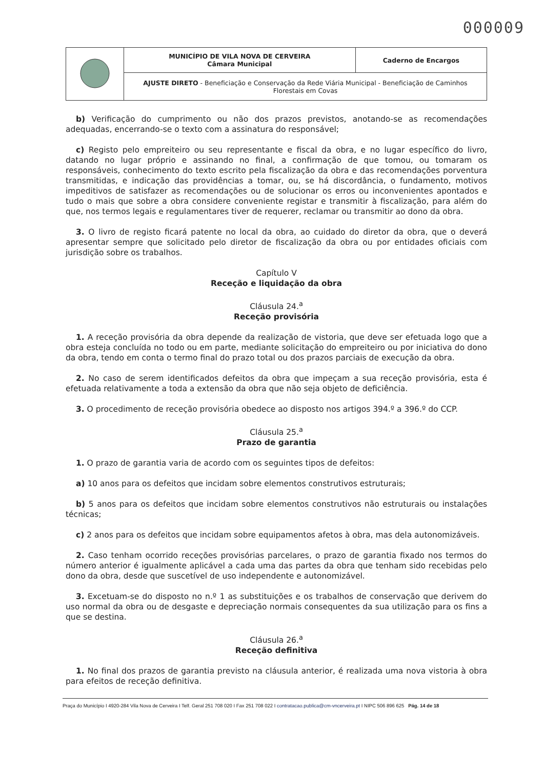000009
| | MUNICÍPIO DE VILA NOVA DE CERVEIRA Câmara Municipal | Caderno de Encargos |
| | AJUSTE DIRETO - Beneficiação e Conservação da Rede Viária Municipal - Beneficiação de Caminhos Florestais em Covas | |
b) Verificação do cumprimento ou não dos prazos previstos, anotando-se as recomendações adequadas, encerrando-se o texto com a assinatura do responsável;
c) Registo pelo empreiteiro ou seu representante e fiscal da obra, e no lugar específico do livro, datando no lugar próprio e assinando no final, a confirmação de que tomou, ou tomaram os responsáveis, conhecimento do texto escrito pela fiscalização da obra e das recomendações porventura transmitidas, e indicação das providências a tomar, ou, se há discordância, o fundamento, motivos impeditivos de satisfazer as recomendações ou de solucionar os erros ou inconvenientes apontados e tudo o mais que sobre a obra considere conveniente registar e transmitir à fiscalização, para além do que, nos termos legais e regulamentares tiver de requerer, reclamar ou transmitir ao dono da obra.
3. O livro de registo ficará patente no local da obra, ao cuidado do diretor da obra, que o deverá apresentar sempre que solicitado pelo diretor de fiscalização da obra ou por entidades oficiais com jurisdição sobre os trabalhos.
Capítulo V
Receção e liquidação da obra
Cláusula 24.<sup>a</sup>
Receção provisória
1. A receção provisória da obra depende da realização de vistoria, que deve ser efetuada logo que a obra esteja concluída no todo ou em parte, mediante solicitação do empreiteiro ou por iniciativa do dono da obra, tendo em conta o termo final do prazo total ou dos prazos parciais de execução da obra.
2. No caso de serem identificados defeitos da obra que impeçam a sua receção provisória, esta é efetuada relativamente a toda a extensão da obra que não seja objeto de deficiência.
3. O procedimento de receção provisória obedece ao disposto nos artigos 394.º a 396.º do CCP.
Cláusula 25.<sup>a</sup>
Prazo de garantia
1. O prazo de garantia varia de acordo com os seguintes tipos de defeitos:
a) 10 anos para os defeitos que incidam sobre elementos construtivos estruturais;
b) 5 anos para os defeitos que incidam sobre elementos construtivos não estruturais ou instalações técnicas;
c) 2 anos para os defeitos que incidam sobre equipamentos afetos à obra, mas dela autonomizáveis.
2. Caso tenham ocorrido receções provisórias parcelares, o prazo de garantia fixado nos termos do número anterior é igualmente aplicável a cada uma das partes da obra que tenham sido recebidas pelo dono da obra, desde que suscetível de uso independente e autonomizável.
3. Excetuam-se do disposto no n.º 1 as substituições e os trabalhos de conservação que derivem do uso normal da obra ou de desgaste e depreciação normais consequentes da sua utilização para os fins a que se destina.
Cláusula 26.<sup>a</sup>
Receção definitiva
1. No final dos prazos de garantia previsto na cláusula anterior, é realizada uma nova vistoria à obra para efeitos de receção definitiva.
Praça do Município I 4920-284 Vila Nova de Cerveira I Telf. Geral 251 708 020 I Fax 251 708 022 I contratacao.publica@cm-vncerveira.pt I NIPC 506 896 625 Pág. 14 de 18